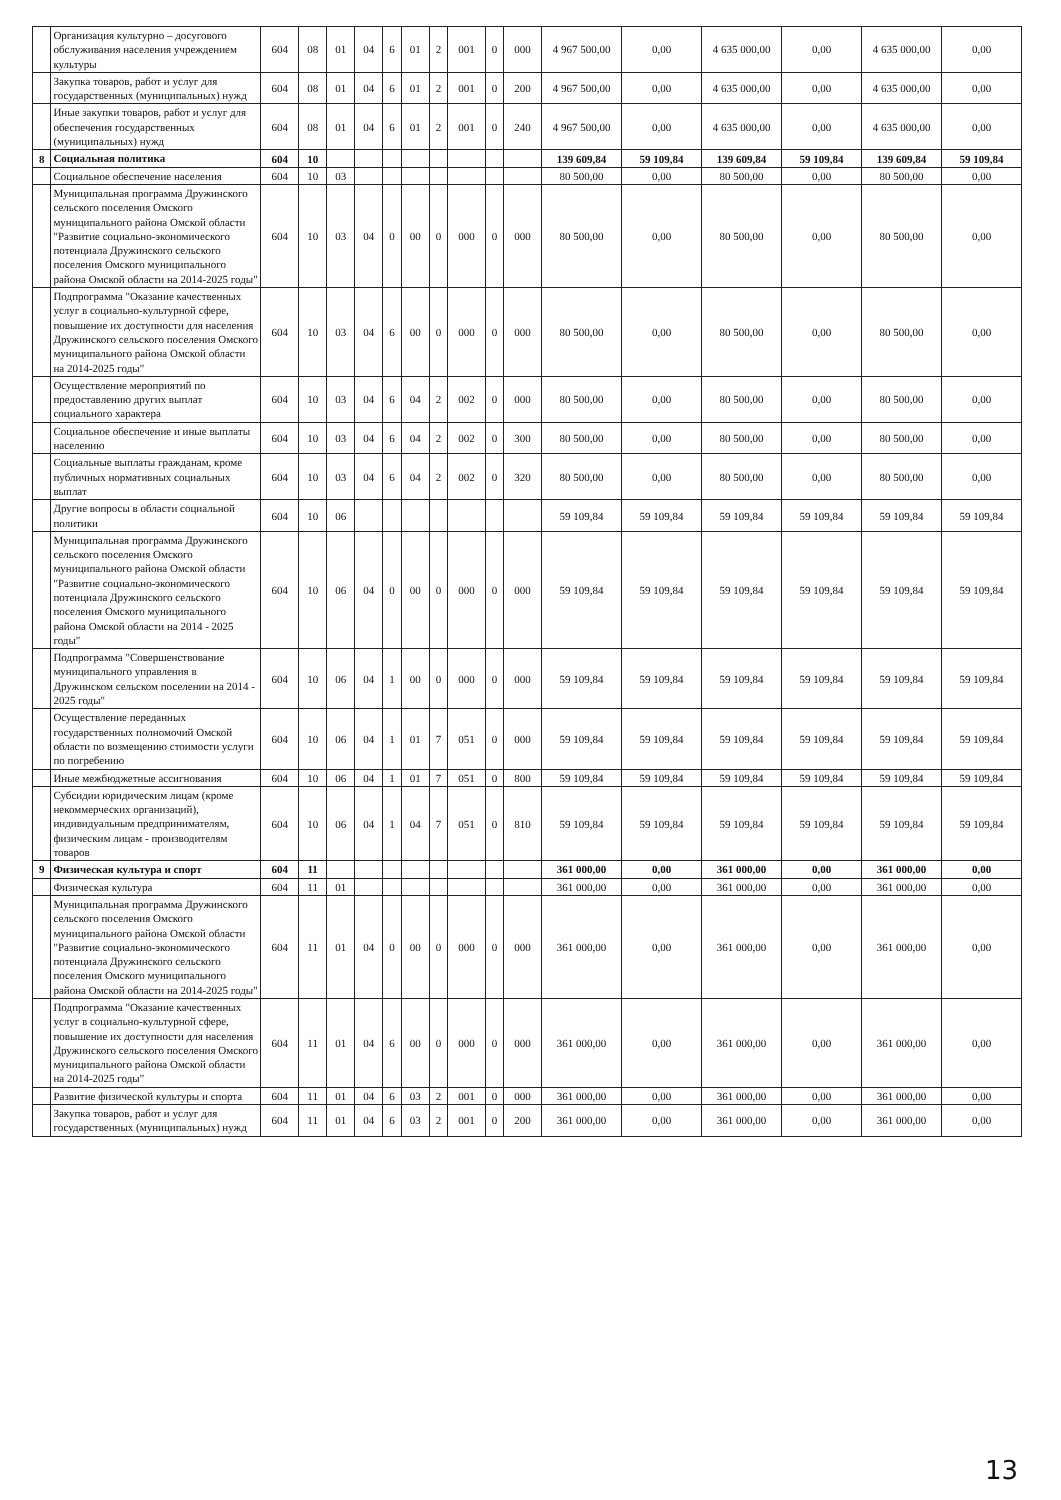| | Организация культурно – досугового обслуживания населения учреждением культуры | 604 | 08 | 01 | 04 | 6 | 01 | 2 | 001 | 0 | 000 | 4 967 500,00 | 0,00 | 4 635 000,00 | 0,00 | 4 635 000,00 | 0,00 |
| | Закупка товаров, работ и услуг для государственных (муниципальных) нужд | 604 | 08 | 01 | 04 | 6 | 01 | 2 | 001 | 0 | 200 | 4 967 500,00 | 0,00 | 4 635 000,00 | 0,00 | 4 635 000,00 | 0,00 |
| | Иные закупки товаров, работ и услуг для обеспечения государственных (муниципальных) нужд | 604 | 08 | 01 | 04 | 6 | 01 | 2 | 001 | 0 | 240 | 4 967 500,00 | 0,00 | 4 635 000,00 | 0,00 | 4 635 000,00 | 0,00 |
| 8 | Социальная политика | 604 | 10 | | | | | | | | | 139 609,84 | 59 109,84 | 139 609,84 | 59 109,84 | 139 609,84 | 59 109,84 |
| | Социальное обеспечение населения | 604 | 10 | 03 | | | | | | | | 80 500,00 | 0,00 | 80 500,00 | 0,00 | 80 500,00 | 0,00 |
| | Муниципальная программа Дружинского сельского поселения Омского муниципального района Омской области "Развитие социально-экономического потенциала Дружинского сельского поселения Омского муниципального района Омской области на 2014-2025 годы" | 604 | 10 | 03 | 04 | 0 | 00 | 0 | 000 | 0 | 000 | 80 500,00 | 0,00 | 80 500,00 | 0,00 | 80 500,00 | 0,00 |
| | Подпрограмма "Оказание качественных услуг в социально-культурной сфере, повышение их доступности для населения Дружинского сельского поселения Омского муниципального района Омской области на 2014-2025 годы" | 604 | 10 | 03 | 04 | 6 | 00 | 0 | 000 | 0 | 000 | 80 500,00 | 0,00 | 80 500,00 | 0,00 | 80 500,00 | 0,00 |
| | Осуществление мероприятий по предоставлению других выплат социального характера | 604 | 10 | 03 | 04 | 6 | 04 | 2 | 002 | 0 | 000 | 80 500,00 | 0,00 | 80 500,00 | 0,00 | 80 500,00 | 0,00 |
| | Социальное обеспечение и иные выплаты населению | 604 | 10 | 03 | 04 | 6 | 04 | 2 | 002 | 0 | 300 | 80 500,00 | 0,00 | 80 500,00 | 0,00 | 80 500,00 | 0,00 |
| | Социальные выплаты гражданам, кроме публичных нормативных социальных выплат | 604 | 10 | 03 | 04 | 6 | 04 | 2 | 002 | 0 | 320 | 80 500,00 | 0,00 | 80 500,00 | 0,00 | 80 500,00 | 0,00 |
| | Другие вопросы в области социальной политики | 604 | 10 | 06 | | | | | | | | 59 109,84 | 59 109,84 | 59 109,84 | 59 109,84 | 59 109,84 | 59 109,84 |
| | Муниципальная программа Дружинского сельского поселения Омского муниципального района Омской области "Развитие социально-экономического потенциала Дружинского сельского поселения Омского муниципального района Омской области на 2014 - 2025 годы" | 604 | 10 | 06 | 04 | 0 | 00 | 0 | 000 | 0 | 000 | 59 109,84 | 59 109,84 | 59 109,84 | 59 109,84 | 59 109,84 | 59 109,84 |
| | Подпрограмма "Совершенствование муниципального управления в Дружинском сельском поселении на 2014 - 2025 годы" | 604 | 10 | 06 | 04 | 1 | 00 | 0 | 000 | 0 | 000 | 59 109,84 | 59 109,84 | 59 109,84 | 59 109,84 | 59 109,84 | 59 109,84 |
| | Осуществление переданных государственных полномочий Омской области по возмещению стоимости услуги по погребению | 604 | 10 | 06 | 04 | 1 | 01 | 7 | 051 | 0 | 000 | 59 109,84 | 59 109,84 | 59 109,84 | 59 109,84 | 59 109,84 | 59 109,84 |
| | Иные межбюджетные ассигнования | 604 | 10 | 06 | 04 | 1 | 01 | 7 | 051 | 0 | 800 | 59 109,84 | 59 109,84 | 59 109,84 | 59 109,84 | 59 109,84 | 59 109,84 |
| | Субсидии юридическим лицам (кроме некоммерческих организаций), индивидуальным предпринимателям, физическим лицам - производителям товаров | 604 | 10 | 06 | 04 | 1 | 04 | 7 | 051 | 0 | 810 | 59 109,84 | 59 109,84 | 59 109,84 | 59 109,84 | 59 109,84 | 59 109,84 |
| 9 | Физическая культура и спорт | 604 | 11 | | | | | | | | | 361 000,00 | 0,00 | 361 000,00 | 0,00 | 361 000,00 | 0,00 |
| | Физическая культура | 604 | 11 | 01 | | | | | | | | 361 000,00 | 0,00 | 361 000,00 | 0,00 | 361 000,00 | 0,00 |
| | Муниципальная программа Дружинского сельского поселения Омского муниципального района Омской области "Развитие социально-экономического потенциала Дружинского сельского поселения Омского муниципального района Омской области на 2014-2025 годы" | 604 | 11 | 01 | 04 | 0 | 00 | 0 | 000 | 0 | 000 | 361 000,00 | 0,00 | 361 000,00 | 0,00 | 361 000,00 | 0,00 |
| | Подпрограмма "Оказание качественных услуг в социально-культурной сфере, повышение их доступности для населения Дружинского сельского поселения Омского муниципального района Омской области на 2014-2025 годы" | 604 | 11 | 01 | 04 | 6 | 00 | 0 | 000 | 0 | 000 | 361 000,00 | 0,00 | 361 000,00 | 0,00 | 361 000,00 | 0,00 |
| | Развитие физической культуры и спорта | 604 | 11 | 01 | 04 | 6 | 03 | 2 | 001 | 0 | 000 | 361 000,00 | 0,00 | 361 000,00 | 0,00 | 361 000,00 | 0,00 |
| | Закупка товаров, работ и услуг для государственных (муниципальных) нужд | 604 | 11 | 01 | 04 | 6 | 03 | 2 | 001 | 0 | 200 | 361 000,00 | 0,00 | 361 000,00 | 0,00 | 361 000,00 | 0,00 |
13